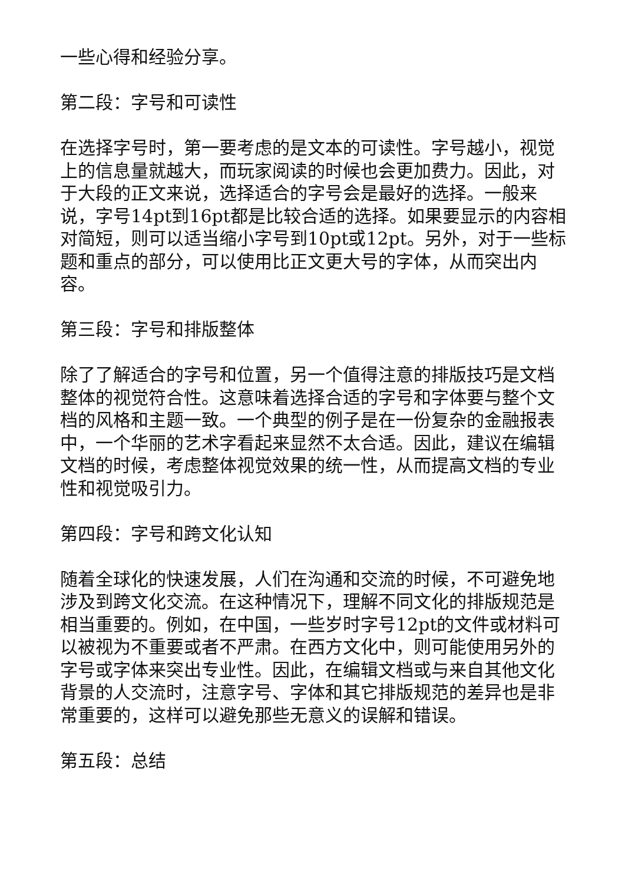一些心得和经验分享。
第二段：字号和可读性
在选择字号时，第一要考虑的是文本的可读性。字号越小，视觉上的信息量就越大，而玩家阅读的时候也会更加费力。因此，对于大段的正文来说，选择适合的字号会是最好的选择。一般来说，字号14pt到16pt都是比较合适的选择。如果要显示的内容相对简短，则可以适当缩小字号到10pt或12pt。另外，对于一些标题和重点的部分，可以使用比正文更大号的字体，从而突出内容。
第三段：字号和排版整体
除了了解适合的字号和位置，另一个值得注意的排版技巧是文档整体的视觉符合性。这意味着选择合适的字号和字体要与整个文档的风格和主题一致。一个典型的例子是在一份复杂的金融报表中，一个华丽的艺术字看起来显然不太合适。因此，建议在编辑文档的时候，考虑整体视觉效果的统一性，从而提高文档的专业性和视觉吸引力。
第四段：字号和跨文化认知
随着全球化的快速发展，人们在沟通和交流的时候，不可避免地涉及到跨文化交流。在这种情况下，理解不同文化的排版规范是相当重要的。例如，在中国，一些岁时字号12pt的文件或材料可以被视为不重要或者不严肃。在西方文化中，则可能使用另外的字号或字体来突出专业性。因此，在编辑文档或与来自其他文化背景的人交流时，注意字号、字体和其它排版规范的差异也是非常重要的，这样可以避免那些无意义的误解和错误。
第五段：总结